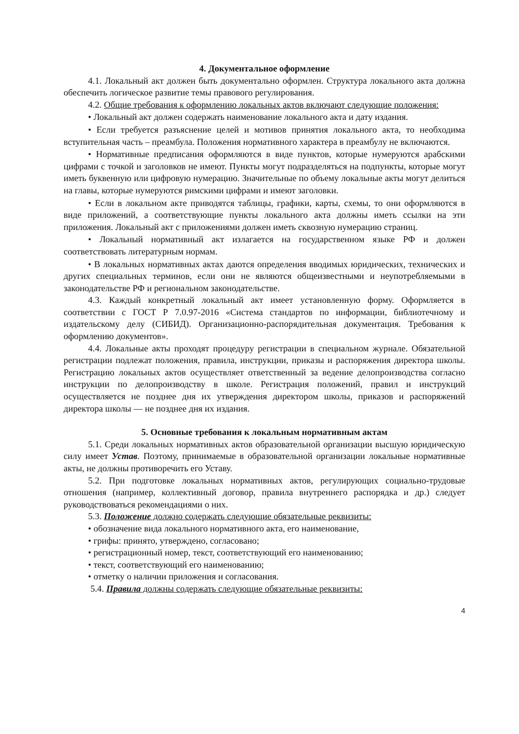4. Документальное оформление
4.1. Локальный акт должен быть документально оформлен. Структура локального акта должна обеспечить логическое развитие темы правового регулирования.
4.2. Общие требования к оформлению локальных актов включают следующие положения:
• Локальный акт должен содержать наименование локального акта и дату издания.
• Если требуется разъяснение целей и мотивов принятия локального акта, то необходима вступительная часть – преамбула. Положения нормативного характера в преамбулу не включаются.
• Нормативные предписания оформляются в виде пунктов, которые нумеруются арабскими цифрами с точкой и заголовков не имеют. Пункты могут подразделяться на подпункты, которые могут иметь буквенную или цифровую нумерацию. Значительные по объему локальные акты могут делиться на главы, которые нумеруются римскими цифрами и имеют заголовки.
• Если в локальном акте приводятся таблицы, графики, карты, схемы, то они оформляются в виде приложений, а соответствующие пункты локального акта должны иметь ссылки на эти приложения. Локальный акт с приложениями должен иметь сквозную нумерацию страниц.
• Локальный нормативный акт излагается на государственном языке РФ и должен соответствовать литературным нормам.
• В локальных нормативных актах даются определения вводимых юридических, технических и других специальных терминов, если они не являются общеизвестными и неупотребляемыми в законодательстве РФ и региональном законодательстве.
4.3. Каждый конкретный локальный акт имеет установленную форму. Оформляется в соответствии с ГОСТ Р 7.0.97-2016 «Система стандартов по информации, библиотечному и издательскому делу (СИБИД). Организационно-распорядительная документация. Требования к оформлению документов».
4.4. Локальные акты проходят процедуру регистрации в специальном журнале. Обязательной регистрации подлежат положения, правила, инструкции, приказы и распоряжения директора школы. Регистрацию локальных актов осуществляет ответственный за ведение делопроизводства согласно инструкции по делопроизводству в школе. Регистрация положений, правил и инструкций осуществляется не позднее дня их утверждения директором школы, приказов и распоряжений директора школы — не позднее дня их издания.
5. Основные требования к локальным нормативным актам
5.1. Среди локальных нормативных актов образовательной организации высшую юридическую силу имеет Устав. Поэтому, принимаемые в образовательной организации локальные нормативные акты, не должны противоречить его Уставу.
5.2. При подготовке локальных нормативных актов, регулирующих социально-трудовые отношения (например, коллективный договор, правила внутреннего распорядка и др.) следует руководствоваться рекомендациями о них.
5.3. Положение должно содержать следующие обязательные реквизиты:
• обозначение вида локального нормативного акта, его наименование,
• грифы: принято, утверждено, согласовано;
• регистрационный номер, текст, соответствующий его наименованию;
• текст, соответствующий его наименованию;
• отметку о наличии приложения и согласования.
5.4. Правила должны содержать следующие обязательные реквизиты:
4